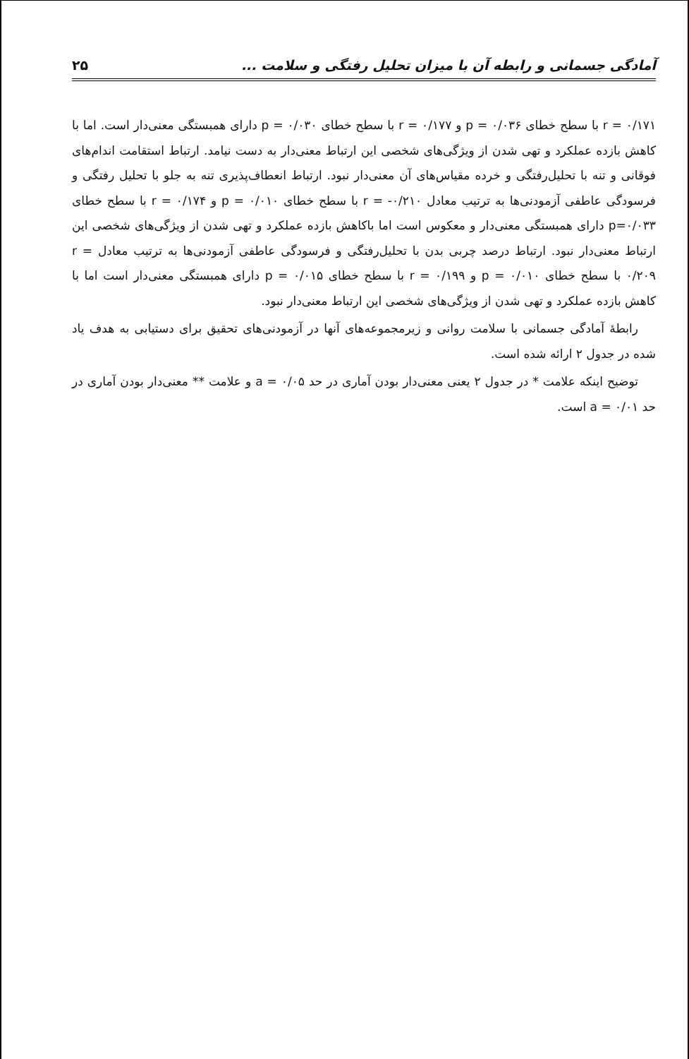آمادگی جسمانی و رابطه آن با میزان تحلیل رفتگی و سلامت ... ۲۵
r = ۰/۱۷۱ با سطح خطای p = ۰/۰۳۶ و r = ۰/۱۷۷ با سطح خطای p = ۰/۰۳۰ دارای همبستگی معنی‌دار است. اما با کاهش بازده عملکرد و تهی شدن از ویژگی‌های شخصی این ارتباط معنی‌دار به دست نیامد. ارتباط استقامت اندام‌های فوقانی و تنه با تحلیل‌رفتگی و خرده مقیاس‌های آن معنی‌دار نبود. ارتباط انعطاف‌پذیری تنه به جلو با تحلیل رفتگی و فرسودگی عاطفی آزمودنی‌ها به ترتیب معادل ۰/۲۱۰- = r با سطح خطای p = ۰/۰۱۰ و r = ۰/۱۷۴ با سطح خطای p=۰/۰۳۳ دارای همبستگی معنی‌دار و معکوس است اما باکاهش بازده عملکرد و تهی شدن از ویژگی‌های شخصی این ارتباط معنی‌دار نبود. ارتباط درصد چربی بدن با تحلیل‌رفتگی و فرسودگی عاطفی آزمودنی‌ها به ترتیب معادل r = ۰/۲۰۹ با سطح خطای p = ۰/۰۱۰ و r = ۰/۱۹۹ با سطح خطای p = ۰/۰۱۵ دارای همبستگی معنی‌دار است اما با کاهش بازده عملکرد و تهی شدن از ویژگی‌های شخصی این ارتباط معنی‌دار نبود.
رابطهٔ آمادگی جسمانی با سلامت روانی و زیرمجموعه‌های آنها در آزمودنی‌های تحقیق برای دستیابی به هدف یاد شده در جدول ۲ ارائه شده است.
توضیح اینکه علامت * در جدول ۲ یعنی معنی‌دار بودن آماری در حد a = ۰/۰۵ و علامت ** معنی‌دار بودن آماری در حد a = ۰/۰۱ است.